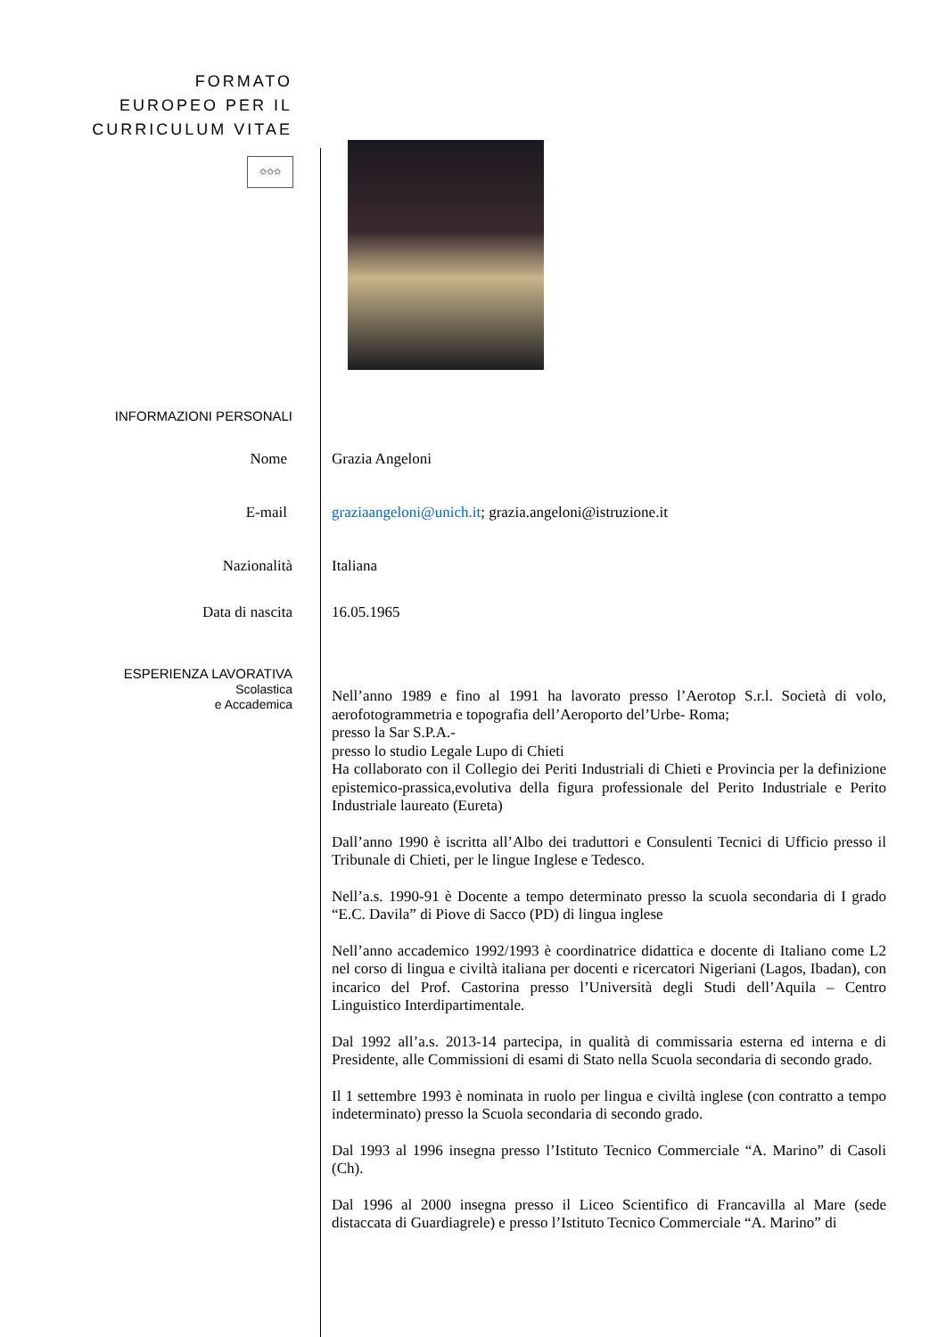FORMATO EUROPEO PER IL CURRICULUM VITAE
✩✩✩
INFORMAZIONI PERSONALI
Nome
Grazia Angeloni
E-mail
graziaangeloni@unich.it; grazia.angeloni@istruzione.it
Nazionalità
Italiana
Data di nascita
16.05.1965
ESPERIENZA LAVORATIVA
Scolastica
e Accademica
Nell’anno 1989 e fino al 1991 ha lavorato presso l’Aerotop S.r.l. Società di volo, aerofotogrammetria e topografia dell’Aeroporto del’Urbe- Roma;
presso la Sar S.P.A.-
presso lo studio Legale Lupo di Chieti
Ha collaborato con il Collegio dei Periti Industriali di Chieti e Provincia per la definizione epistemico-prassica,evolutiva della figura professionale del Perito Industriale e Perito Industriale laureato (Eureta)
Dall’anno 1990 è iscritta all’Albo dei traduttori e Consulenti Tecnici di Ufficio presso il Tribunale di Chieti, per le lingue Inglese e Tedesco.
Nell’a.s. 1990-91 è Docente a tempo determinato presso la scuola secondaria di I grado “E.C. Davila” di Piove di Sacco (PD) di lingua inglese
Nell’anno accademico 1992/1993 è coordinatrice didattica e docente di Italiano come L2 nel corso di lingua e civiltà italiana per docenti e ricercatori Nigeriani (Lagos, Ibadan), con incarico del Prof. Castorina presso l’Università degli Studi dell’Aquila – Centro Linguistico Interdipartimentale.
Dal 1992 all’a.s. 2013-14 partecipa, in qualità di commissaria esterna ed interna e di Presidente, alle Commissioni di esami di Stato nella Scuola secondaria di secondo grado.
Il 1 settembre 1993 è nominata in ruolo per lingua e civiltà inglese (con contratto a tempo indeterminato) presso la Scuola secondaria di secondo grado.
Dal 1993 al 1996 insegna presso l’Istituto Tecnico Commerciale “A. Marino” di Casoli (Ch).
Dal 1996 al 2000 insegna presso il Liceo Scientifico di Francavilla al Mare (sede distaccata di Guardiagrele) e presso l’Istituto Tecnico Commerciale “A. Marino” di